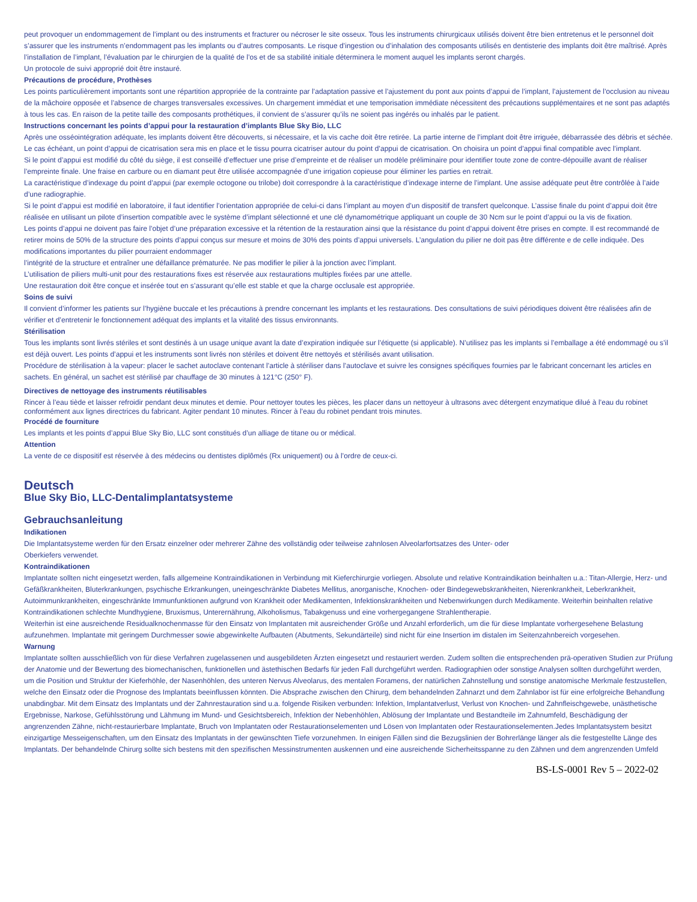peut provoquer un endommagement de l’implant ou des instruments et fracturer ou nécroser le site osseux. Tous les instruments chirurgicaux utilisés doivent être bien entretenus et le personnel doit s’assurer que les instruments n’endommagent pas les implants ou d’autres composants. Le risque d’ingestion ou d’inhalation des composants utilisés en dentisterie des implants doit être maîtrisé. Après l’installation de l’implant, l’évaluation par le chirurgien de la qualité de l’os et de sa stabilité initiale déterminera le moment auquel les implants seront chargés.
Un protocole de suivi approprié doit être instauré.
Précautions de procédure, Prothèses
Les points particulièrement importants sont une répartition appropriée de la contrainte par l’adaptation passive et l’ajustement du pont aux points d’appui de l’implant, l’ajustement de l’occlusion au niveau de la mâchoire opposée et l’absence de charges transversales excessives. Un chargement immédiat et une temporisation immédiate nécessitent des précautions supplémentaires et ne sont pas adaptés à tous les cas. En raison de la petite taille des composants prothétiques, il convient de s’assurer qu’ils ne soient pas ingérés ou inhalés par le patient.
Instructions concernant les points d’appui pour la restauration d’implants Blue Sky Bio, LLC
Après une osséointégration adéquate, les implants doivent être découverts, si nécessaire, et la vis cache doit être retirée. La partie interne de l’implant doit être irriguée, débarrassée des débris et séchée. Le cas échéant, un point d’appui de cicatrisation sera mis en place et le tissu pourra cicatriser autour du point d’appui de cicatrisation. On choisira un point d’appui final compatible avec l’implant.
Si le point d’appui est modifié du côté du siège, il est conseillé d’effectuer une prise d’empreinte et de réaliser un modèle préliminaire pour identifier toute zone de contre-dépouille avant de réaliser l’empreinte finale. Une fraise en carbure ou en diamant peut être utilisée accompagnée d’une irrigation copieuse pour éliminer les parties en retrait.
La caractéristique d’indexage du point d’appui (par exemple octogone ou trilobe) doit correspondre à la caractéristique d’indexage interne de l’implant. Une assise adéquate peut être contrôlée à l’aide d’une radiographie.
Si le point d’appui est modifié en laboratoire, il faut identifier l’orientation appropriée de celui-ci dans l’implant au moyen d’un dispositif de transfert quelconque. L’assise finale du point d’appui doit être réalisée en utilisant un pilote d’insertion compatible avec le système d’implant sélectionné et une clé dynamométrique appliquant un couple de 30 Ncm sur le point d’appui ou la vis de fixation.
Les points d’appui ne doivent pas faire l’objet d’une préparation excessive et la rétention de la restauration ainsi que la résistance du point d’appui doivent être prises en compte. Il est recommandé de retirer moins de 50% de la structure des points d’appui conçus sur mesure et moins de 30% des points d’appui universels. L’angulation du pilier ne doit pas être différente e de celle indiquée. Des modifications importantes du pilier pourraient endommager
l’intégrité de la structure et entraîner une défaillance prématurée. Ne pas modifier le pilier à la jonction avec l’implant.
L’utilisation de piliers multi-unit pour des restaurations fixes est réservée aux restaurations multiples fixées par une attelle.
Une restauration doit être conçue et insérée tout en s’assurant qu’elle est stable et que la charge occlusale est appropriée.
Soins de suivi
Il convient d’informer les patients sur l’hygiène buccale et les précautions à prendre concernant les implants et les restaurations. Des consultations de suivi périodiques doivent être réalisées afin de vérifier et d’entretenir le fonctionnement adéquat des implants et la vitalité des tissus environnants.
Stérilisation
Tous les implants sont livrés stériles et sont destinés à un usage unique avant la date d’expiration indiquée sur l’étiquette (si applicable). N’utilisez pas les implants si l’emballage a été endommagé ou s’il est déjà ouvert. Les points d’appui et les instruments sont livrés non stériles et doivent être nettoyés et stérilisés avant utilisation.
Procédure de stérilisation à la vapeur: placer le sachet autoclave contenant l’article à stériliser dans l’autoclave et suivre les consignes spécifiques fournies par le fabricant concernant les articles en sachets. En général, un sachet est stérilisé par chauffage de 30 minutes à 121°C (250° F).
Directives de nettoyage des instruments réutilisables
Rincer à l’eau tiède et laisser refroidir pendant deux minutes et demie. Pour nettoyer toutes les pièces, les placer dans un nettoyeur à ultrasons avec détergent enzymatique dilué à l’eau du robinet conformément aux lignes directrices du fabricant. Agiter pendant 10 minutes. Rincer à l’eau du robinet pendant trois minutes.
Procédé de fourniture
Les implants et les points d’appui Blue Sky Bio, LLC sont constitués d’un alliage de titane ou or médical.
Attention
La vente de ce dispositif est réservée à des médecins ou dentistes diplômés (Rx uniquement) ou à l’ordre de ceux-ci.
Deutsch
Blue Sky Bio, LLC-Dentalimplantatsysteme
Gebrauchsanleitung
Indikationen
Die Implantatsysteme werden für den Ersatz einzelner oder mehrerer Zähne des vollständig oder teilweise zahnlosen Alveolarfortsatzes des Unter- oder
Oberkiefers verwendet.
Kontraindikationen
Implantate sollten nicht eingesetzt werden, falls allgemeine Kontraindikationen in Verbindung mit Kieferchirurgie vorliegen. Absolute und relative Kontraindikation beinhalten u.a.: Titan-Allergie, Herz- und Gefäßkrankheiten, Bluterkrankungen, psychische Erkrankungen, uneingeschränkte Diabetes Mellitus, anorganische, Knochen- oder Bindegewebskrankheiten, Nierenkrankheit, Leberkrankheit, Autoimmunkrankheiten, eingeschränkte Immunfunktionen aufgrund von Krankheit oder Medikamenten, Infektionskrankheiten und Nebenwirkungen durch Medikamente. Weiterhin beinhalten relative Kontraindikationen schlechte Mundhygiene, Bruxismus, Unterernährung, Alkoholismus, Tabakgenuss und eine vorhergegangene Strahlentherapie.
Weiterhin ist eine ausreichende Residualknochenmasse für den Einsatz von Implantaten mit ausreichender Größe und Anzahl erforderlich, um die für diese Implantate vorhergesehene Belastung aufzunehmen. Implantate mit geringem Durchmesser sowie abgewinkelte Aufbauten (Abutments, Sekundärteile) sind nicht für eine Insertion im distalen im Seitenzahnbereich vorgesehen.
Warnung
Implantate sollten ausschließlich von für diese Verfahren zugelassenen und ausgebildeten Ärzten eingesetzt und restauriert werden. Zudem sollten die entsprechenden prä-operativen Studien zur Prüfung der Anatomie und der Bewertung des biomechanischen, funktionellen und ästethischen Bedarfs für jeden Fall durchgeführt werden. Radiographien oder sonstige Analysen sollten durchgeführt werden, um die Position und Struktur der Kieferhöhle, der Nasenhöhlen, des unteren Nervus Alveolarus, des mentalen Foramens, der natürlichen Zahnstellung und sonstige anatomische Merkmale festzustellen, welche den Einsatz oder die Prognose des Implantats beeinflussen könnten. Die Absprache zwischen den Chirurg, dem behandelnden Zahnarzt und dem Zahnlabor ist für eine erfolgreiche Behandlung unabdingbar. Mit dem Einsatz des Implantats und der Zahnrestauration sind u.a. folgende Risiken verbunden: Infektion, Implantatverlust, Verlust von Knochen- und Zahnfleischgewebe, unästhetische Ergebnisse, Narkose, Gefühlsstörung und Lähmung im Mund- und Gesichtsbereich, Infektion der Nebenhöhlen, Ablösung der Implantate und Bestandteile im Zahnumfeld, Beschädigung der angrenzenden Zähne, nicht-restaurierbare Implantate, Bruch von Implantaten oder Restaurationselementen und Lösen von Implantaten oder Restaurationselementen.Jedes Implantatsystem besitzt einzigartige Messeigenschaften, um den Einsatz des Implantats in der gewünschten Tiefe vorzunehmen. In einigen Fällen sind die Bezugslinien der Bohrerlänge länger als die festgestellte Länge des Implantats. Der behandelnde Chirurg sollte sich bestens mit den spezifischen Messinstrumenten auskennen und eine ausreichende Sicherheitsspanne zu den Zähnen und dem angrenzenden Umfeld
BS-LS-0001 Rev 5 – 2022-02